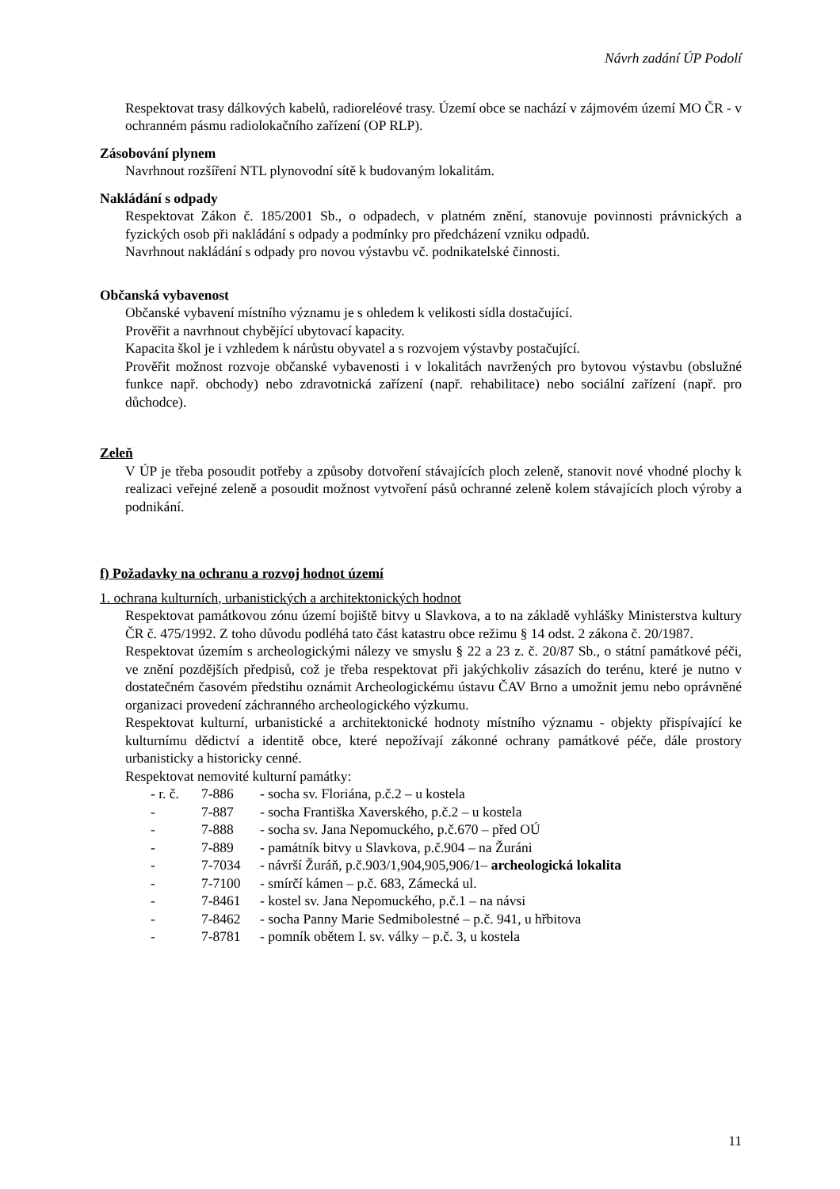Návrh zadání ÚP Podolí
Respektovat trasy dálkových kabelů, radioreléové trasy. Území obce se nachází v zájmovém území MO ČR - v ochranném pásmu radiolokačního zařízení (OP RLP).
Zásobování plynem
Navrhnout rozšíření NTL plynovodní sítě k budovaným lokalitám.
Nakládání s odpady
Respektovat Zákon č. 185/2001 Sb., o odpadech, v platném znění, stanovuje povinnosti právnických a fyzických osob při nakládání s odpady a podmínky pro předcházení vzniku odpadů.
Navrhnout nakládání s odpady pro novou výstavbu vč. podnikatelské činnosti.
Občanská vybavenost
Občanské vybavení místního významu je s ohledem k velikosti sídla dostačující.
Prověřit a navrhnout chybějící ubytovací kapacity.
Kapacita škol je i vzhledem k nárůstu obyvatel a s rozvojem výstavby postačující.
Prověřit možnost rozvoje občanské vybavenosti i v lokalitách navržených pro bytovou výstavbu (obslužné funkce např. obchody) nebo zdravotnická zařízení (např. rehabilitace) nebo sociální zařízení (např. pro důchodce).
Zeleň
V ÚP je třeba posoudit potřeby a způsoby dotvoření stávajících ploch zeleně, stanovit nové vhodné plochy k realizaci veřejné zeleně a posoudit možnost vytvoření pásů ochranné zeleně kolem stávajících ploch výroby a podnikání.
f) Požadavky na ochranu a rozvoj hodnot území
1. ochrana kulturních, urbanistických a architektonických hodnot
Respektovat památkovou zónu území bojiště bitvy u Slavkova, a to na základě vyhlášky Ministerstva kultury ČR č. 475/1992. Z toho důvodu podléhá tato část katastru obce režimu § 14 odst. 2 zákona č. 20/1987.
Respektovat územím s archeologickými nálezy ve smyslu § 22 a 23 z. č. 20/87 Sb., o státní památkové péči, ve znění pozdějších předpisů, což je třeba respektovat při jakýchkoliv zásazích do terénu, které je nutno v dostatečném časovém předstihu oznámit Archeologickému ústavu ČAV Brno a umožnit jemu nebo oprávněné organizaci provedení záchranného archeologického výzkumu.
Respektovat kulturní, urbanistické a architektonické hodnoty místního významu - objekty přispívající ke kulturnímu dědictví a identitě obce, které nepožívají zákonné ochrany památkové péče, dále prostory urbanisticky a historicky cenné.
Respektovat nemovité kulturní památky:
- r. č. 7-886 - socha sv. Floriána, p.č.2 – u kostela
- 7-887 - socha Františka Xaverského, p.č.2 – u kostela
- 7-888 - socha sv. Jana Nepomuckého, p.č.670 – před OÚ
- 7-889 - památník bitvy u Slavkova, p.č.904 – na Žuráni
- 7-7034 - návrší Žuráň, p.č.903/1,904,905,906/1– archeologická lokalita
- 7-7100 - smírčí kámen – p.č. 683, Zámecká ul.
- 7-8461 - kostel sv. Jana Nepomuckého, p.č.1 – na návsi
- 7-8462 - socha Panny Marie Sedmibolestné – p.č. 941, u hřbitova
- 7-8781 - pomník obětem I. sv. války – p.č. 3, u kostela
11